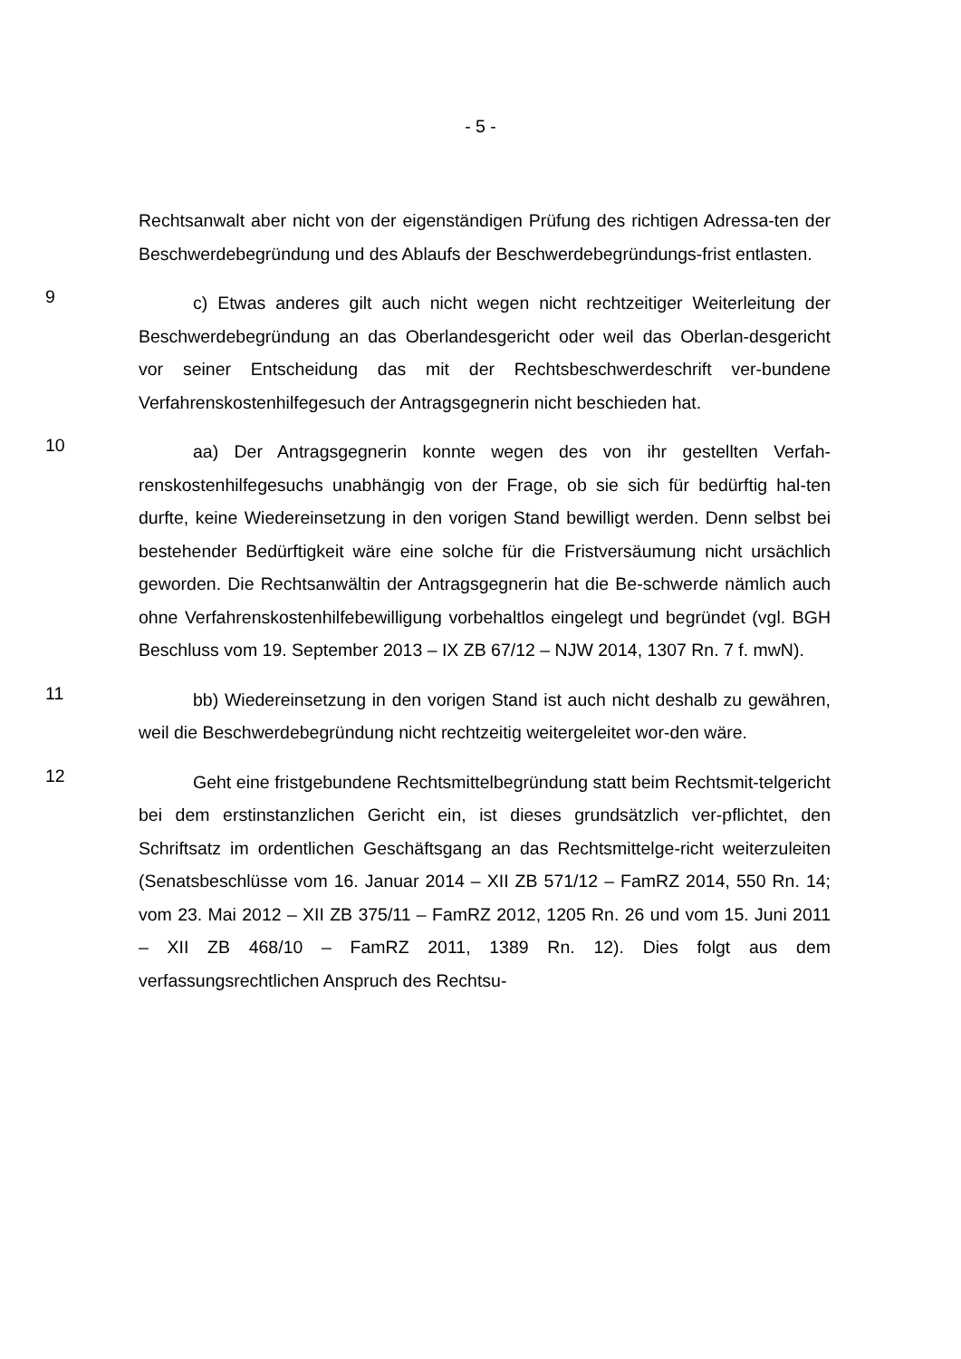- 5 -
Rechtsanwalt aber nicht von der eigenständigen Prüfung des richtigen Adressa-ten der Beschwerdebegründung und des Ablaufs der Beschwerdebegründungs-frist entlasten.
9
c) Etwas anderes gilt auch nicht wegen nicht rechtzeitiger Weiterleitung der Beschwerdebegründung an das Oberlandesgericht oder weil das Oberlan-desgericht vor seiner Entscheidung das mit der Rechtsbeschwerdeschrift ver-bundene Verfahrenskostenhilfegesuch der Antragsgegnerin nicht beschieden hat.
10
aa) Der Antragsgegnerin konnte wegen des von ihr gestellten Verfah-renskostenhilfegesuchs unabhängig von der Frage, ob sie sich für bedürftig hal-ten durfte, keine Wiedereinsetzung in den vorigen Stand bewilligt werden. Denn selbst bei bestehender Bedürftigkeit wäre eine solche für die Fristversäumung nicht ursächlich geworden. Die Rechtsanwältin der Antragsgegnerin hat die Be-schwerde nämlich auch ohne Verfahrenskostenhilfebewilligung vorbehaltlos eingelegt und begründet (vgl. BGH Beschluss vom 19. September 2013 – IX ZB 67/12 – NJW 2014, 1307 Rn. 7 f. mwN).
11
bb) Wiedereinsetzung in den vorigen Stand ist auch nicht deshalb zu gewähren, weil die Beschwerdebegründung nicht rechtzeitig weitergeleitet wor-den wäre.
12
Geht eine fristgebundene Rechtsmittelbegründung statt beim Rechtsmit-telgericht bei dem erstinstanzlichen Gericht ein, ist dieses grundsätzlich ver-pflichtet, den Schriftsatz im ordentlichen Geschäftsgang an das Rechtsmittelge-richt weiterzuleiten (Senatsbeschlüsse vom 16. Januar 2014 – XII ZB 571/12 – FamRZ 2014, 550 Rn. 14; vom 23. Mai 2012 – XII ZB 375/11 – FamRZ 2012, 1205 Rn. 26 und vom 15. Juni 2011 – XII ZB 468/10 – FamRZ 2011, 1389 Rn. 12). Dies folgt aus dem verfassungsrechtlichen Anspruch des Rechtsu-